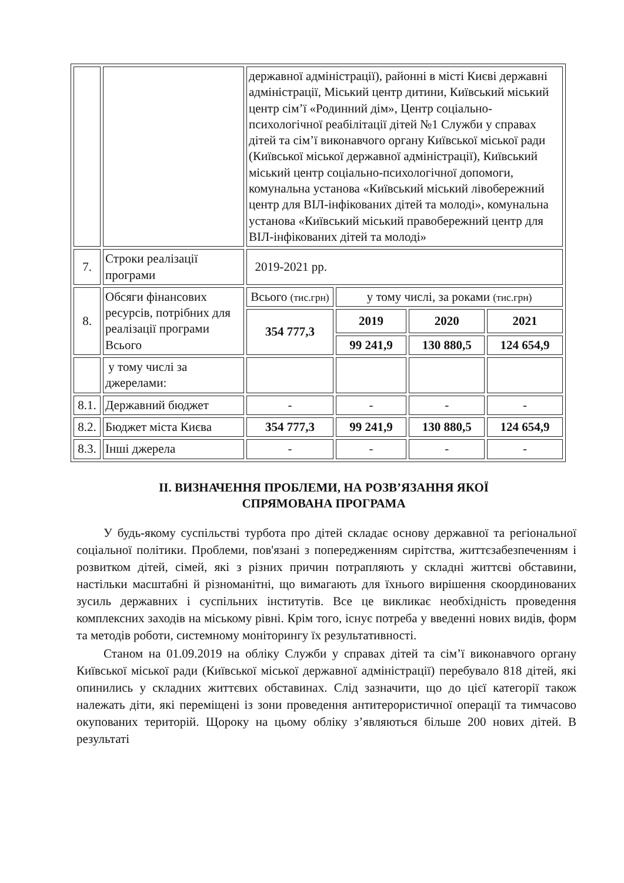| | | державної адміністрації), районні в місті Києві державні адміністрації, Міський центр дитини, Київський міський центр сім’ї «Родинний дім», Центр соціально-психологічної реабілітації дітей №1 Служби у справах дітей та сім’ї виконавчого органу Київської міської ради (Київської міської державної адміністрації), Київський міський центр соціально-психологічної допомоги, комунальна установа «Київський міський лівобережний центр для ВІЛ-інфікованих дітей та молоді», комунальна установа «Київський міський правобережний центр для ВІЛ-інфікованих дітей та молоді» | | | |
| 7. | Строки реалізації програми | 2019-2021 рр. | | | |
| 8. | Обсяги фінансових ресурсів, потрібних для реалізації програми Всього | Всього (тис.грн) | у тому числі, за роками (тис.грн) | | |
| | | 354 777,3 | 2019 | 2020 | 2021 |
| | | | 99 241,9 | 130 880,5 | 124 654,9 |
| | у тому числі за джерелами: | | | | |
| 8.1. | Державний бюджет | - | - | - | - |
| 8.2. | Бюджет міста Києва | 354 777,3 | 99 241,9 | 130 880,5 | 124 654,9 |
| 8.3. | Інші джерела | - | - | - | - |
ІІ. ВИЗНАЧЕННЯ ПРОБЛЕМИ, НА РОЗВ’ЯЗАННЯ ЯКОЇ
СПРЯМОВАНА ПРОГРАМА
У будь-якому суспільстві турбота про дітей складає основу державної та регіональної соціальної політики. Проблеми, пов'язані з попередженням сирітства, життєзабезпеченням і розвитком дітей, сімей, які з різних причин потрапляють у складні життєві обставини, настільки масштабні й різноманітні, що вимагають для їхнього вирішення скоординованих зусиль державних і суспільних інститутів. Все це викликає необхідність проведення комплексних заходів на міському рівні. Крім того, існує потреба у введенні нових видів, форм та методів роботи, системному моніторингу їх результативності.
Станом на 01.09.2019 на обліку Служби у справах дітей та сім’ї виконавчого органу Київської міської ради (Київської міської державної адміністрації) перебувало 818 дітей, які опинились у складних життєвих обставинах. Слід зазначити, що до цієї категорії також належать діти, які переміщені із зони проведення антитерористичної операції та тимчасово окупованих територій. Щороку на цьому обліку з’являються більше 200 нових дітей. В результаті